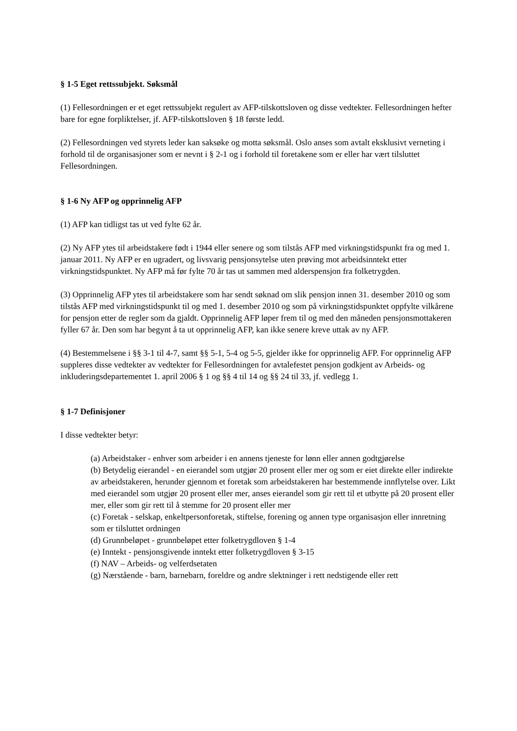§ 1-5 Eget rettssubjekt. Søksmål
(1) Fellesordningen er et eget rettssubjekt regulert av AFP-tilskottsloven og disse vedtekter. Fellesordningen hefter bare for egne forpliktelser, jf. AFP-tilskottsloven § 18 første ledd.
(2) Fellesordningen ved styrets leder kan saksøke og motta søksmål. Oslo anses som avtalt eksklusivt verneting i forhold til de organisasjoner som er nevnt i § 2-1 og i forhold til foretakene som er eller har vært tilsluttet Fellesordningen.
§ 1-6 Ny AFP og opprinnelig AFP
(1) AFP kan tidligst tas ut ved fylte 62 år.
(2) Ny AFP ytes til arbeidstakere født i 1944 eller senere og som tilstås AFP med virkningstidspunkt fra og med 1. januar 2011. Ny AFP er en ugradert, og livsvarig pensjonsytelse uten prøving mot arbeidsinntekt etter virkningstidspunktet. Ny AFP må før fylte 70 år tas ut sammen med alderspensjon fra folketrygden.
(3) Opprinnelig AFP ytes til arbeidstakere som har sendt søknad om slik pensjon innen 31. desember 2010 og som tilstås AFP med virkningstidspunkt til og med 1. desember 2010 og som på virkningstidspunktet oppfylte vilkårene for pensjon etter de regler som da gjaldt. Opprinnelig AFP løper frem til og med den måneden pensjonsmottakeren fyller 67 år. Den som har begynt å ta ut opprinnelig AFP, kan ikke senere kreve uttak av ny AFP.
(4) Bestemmelsene i §§ 3-1 til 4-7, samt §§ 5-1, 5-4 og 5-5, gjelder ikke for opprinnelig AFP. For opprinnelig AFP suppleres disse vedtekter av vedtekter for Fellesordningen for avtalefestet pensjon godkjent av Arbeids- og inkluderingsdepartementet 1. april 2006 § 1 og §§ 4 til 14 og §§ 24 til 33, jf. vedlegg 1.
§ 1-7 Definisjoner
I disse vedtekter betyr:
(a) Arbeidstaker - enhver som arbeider i en annens tjeneste for lønn eller annen godtgjørelse
(b) Betydelig eierandel - en eierandel som utgjør 20 prosent eller mer og som er eiet direkte eller indirekte av arbeidstakeren, herunder gjennom et foretak som arbeidstakeren har bestemmende innflytelse over. Likt med eierandel som utgjør 20 prosent eller mer, anses eierandel som gir rett til et utbytte på 20 prosent eller mer, eller som gir rett til å stemme for 20 prosent eller mer
(c) Foretak - selskap, enkeltpersonforetak, stiftelse, forening og annen type organisasjon eller innretning som er tilsluttet ordningen
(d) Grunnbeløpet - grunnbeløpet etter folketrygdloven § 1-4
(e) Inntekt - pensjonsgivende inntekt etter folketrygdloven § 3-15
(f) NAV – Arbeids- og velferdsetaten
(g) Nærstående - barn, barnebarn, foreldre og andre slektninger i rett nedstigende eller rett